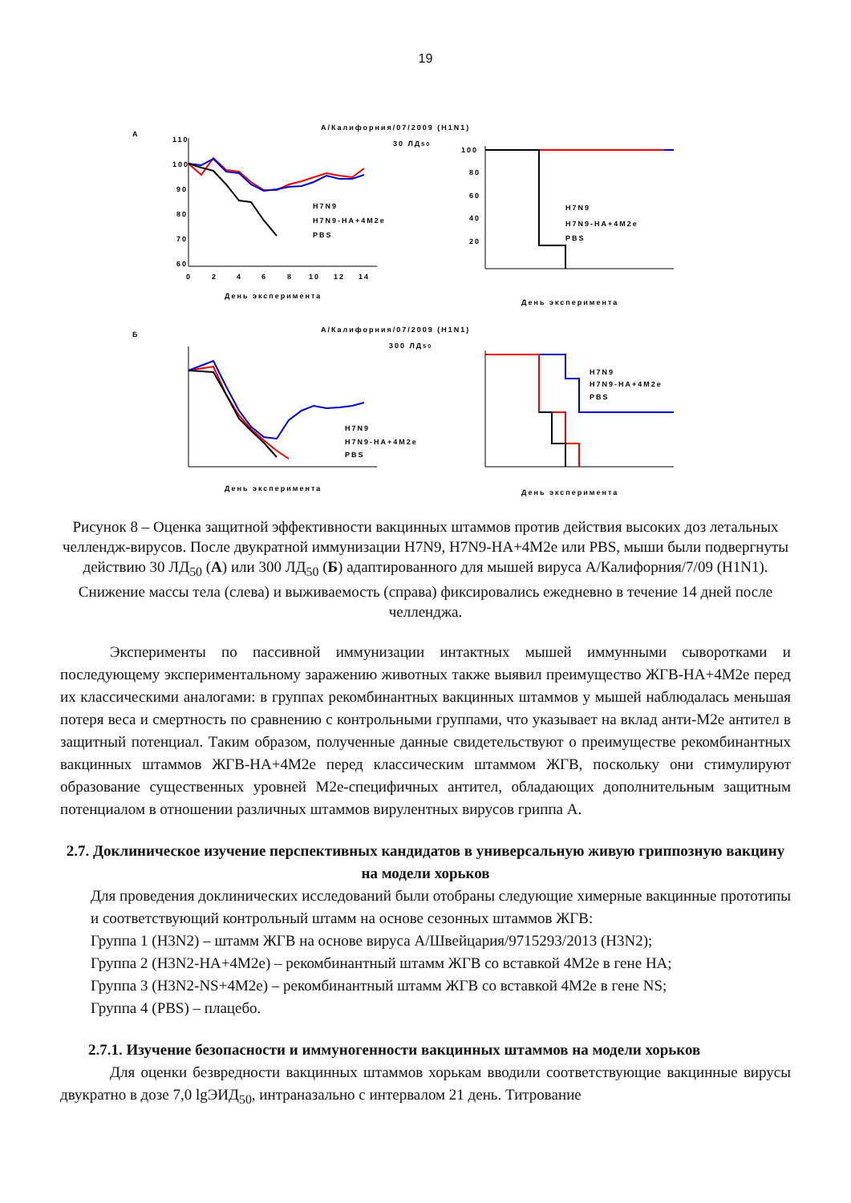19
А
А/Калифорния/07/2009 (H1N1)
30 ЛД50
110
100
90
80
70
60
0
2
4
6
8
10
12
14
День эксперимента
H7N9
H7N9-HA+4M2e
PBS
100
80
60
40
20
H7N9
H7N9-HA+4M2e
PBS
День эксперимента
Б
А/Калифорния/07/2009 (H1N1)
300 ЛД50
H7N9
H7N9-HA+4M2e
PBS
День эксперимента
H7N9
H7N9-HA+4M2e
PBS
День эксперимента
Рисунок 8 – Оценка защитной эффективности вакцинных штаммов против действия высоких доз летальных челлендж-вирусов. После двукратной иммунизации H7N9, H7N9-HA+4M2e или PBS, мыши были подвергнуты действию 30 ЛД<sub>50</sub> (А) или 300 ЛД<sub>50</sub> (Б) адаптированного для мышей вируса А/Калифорния/7/09 (H1N1). Снижение массы тела (слева) и выживаемость (справа) фиксировались ежедневно в течение 14 дней после челленджа.
Эксперименты по пассивной иммунизации интактных мышей иммунными сыворотками и последующему экспериментальному заражению животных также выявил преимущество ЖГВ-НА+4М2е перед их классическими аналогами: в группах рекомбинантных вакцинных штаммов у мышей наблюдалась меньшая потеря веса и смертность по сравнению с контрольными группами, что указывает на вклад анти-М2е антител в защитный потенциал. Таким образом, полученные данные свидетельствуют о преимуществе рекомбинантных вакцинных штаммов ЖГВ-НА+4М2е перед классическим штаммом ЖГВ, поскольку они стимулируют образование существенных уровней М2е-специфичных антител, обладающих дополнительным защитным потенциалом в отношении различных штаммов вирулентных вирусов гриппа А.
2.7. Доклиническое изучение перспективных кандидатов в универсальную живую гриппозную вакцину на модели хорьков
Для проведения доклинических исследований были отобраны следующие химерные вакцинные прототипы и соответствующий контрольный штамм на основе сезонных штаммов ЖГВ:
Группа 1 (H3N2) – штамм ЖГВ на основе вируса А/Швейцария/9715293/2013 (H3N2);
Группа 2 (H3N2-HA+4M2e) – рекомбинантный штамм ЖГВ со вставкой 4М2е в гене НА;
Группа 3 (H3N2-NS+4M2e) – рекомбинантный штамм ЖГВ со вставкой 4М2е в гене NS;
Группа 4 (PBS) – плацебо.
2.7.1. Изучение безопасности и иммуногенности вакцинных штаммов на модели хорьков
Для оценки безвредности вакцинных штаммов хорькам вводили соответствующие вакцинные вирусы двукратно в дозе 7,0 lgЭИД<sub>50</sub>, интраназально с интервалом 21 день. Титрование